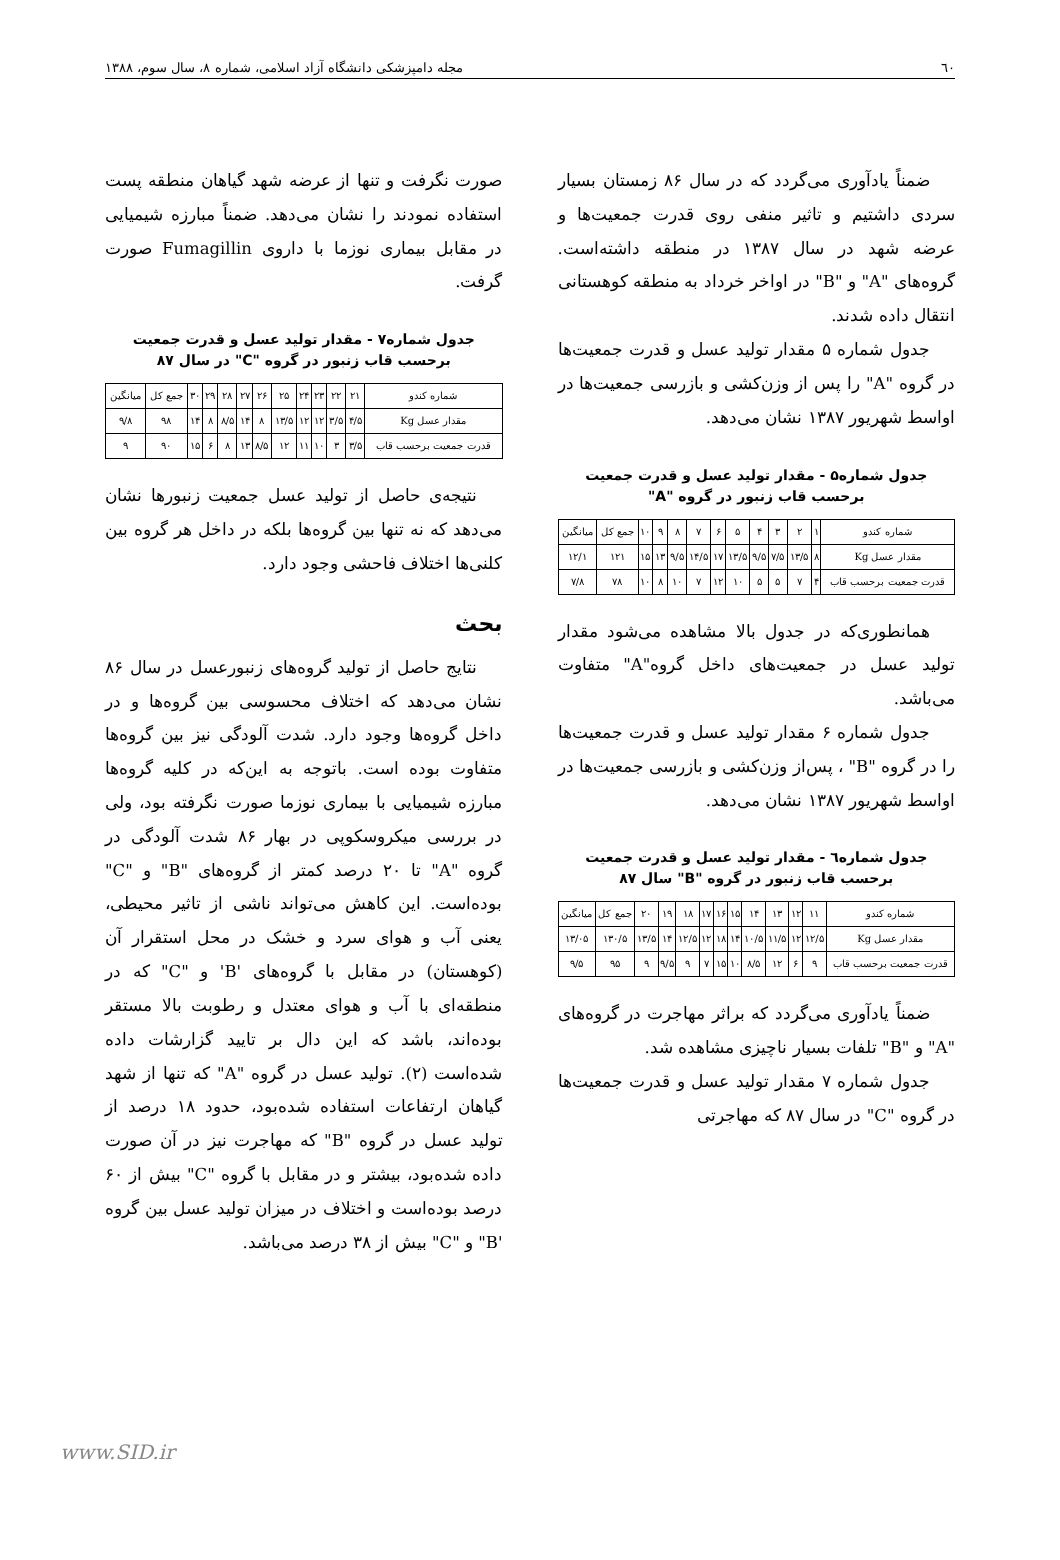٦٠ مجله دامپزشکی دانشگاه آزاد اسلامی، شماره ۸، سال سوم، ۱۳۸۸
ضمناً یادآوری می‌گردد که در سال ۸۶ زمستان بسیار سردی داشتیم و تاثیر منفی روی قدرت جمعیت‌ها و عرضه شهد در سال ۱۳۸۷ در منطقه داشته‌است. گروه‌های "A" و "B" در اواخر خرداد به منطقه کوهستانی انتقال داده شدند.
جدول شماره ۵ مقدار تولید عسل و قدرت جمعیت‌ها در گروه "A" را پس از وزن‌کشی و بازرسی جمعیت‌ها در اواسط شهریور ۱۳۸۷ نشان می‌دهد.
جدول شماره۵ - مقدار تولید عسل و قدرت جمعیت
برحسب قاب زنبور در گروه "A"
| شماره کندو | ۱ | ۲ | ۳ | ۴ | ۵ | ۶ | ۷ | ۸ | ۹ | ۱۰ | جمع کل | میانگین |
| مقدار عسل Kg | ۸ | ۱۳/۵ | ۷/۵ | ۹/۵ | ۱۳/۵ | ۱۷ | ۱۴/۵ | ۹/۵ | ۱۳ | ۱۵ | ۱۲۱ | ۱۲/۱ |
| قدرت جمعیت برحسب قاب | ۴ | ۷ | ۵ | ۵ | ۱۰ | ۱۲ | ۷ | ۱۰ | ۸ | ۱۰ | ۷۸ | ۷/۸ |
همانطوری‌که در جدول بالا مشاهده می‌شود مقدار تولید عسل در جمعیت‌های داخل گروه"A" متفاوت می‌باشد.
جدول شماره ۶ مقدار تولید عسل و قدرت جمعیت‌ها را در گروه "B" ، پس‌از وزن‌کشی و بازرسی جمعیت‌ها در اواسط شهریور ۱۳۸۷ نشان می‌دهد.
جدول شماره٦ - مقدار تولید عسل و قدرت جمعیت
برحسب قاب زنبور در گروه "B" سال ۸۷
| شماره کندو | ۱۱ | ۱۲ | ۱۳ | ۱۴ | ۱۵ | ۱۶ | ۱۷ | ۱۸ | ۱۹ | ۲۰ | جمع کل | میانگین |
| مقدار عسل Kg | ۱۲/۵ | ۱۲ | ۱۱/۵ | ۱۰/۵ | ۱۴ | ۱۸ | ۱۲ | ۱۲/۵ | ۱۴ | ۱۳/۵ | ۱۳۰/۵ | ۱۳/۰۵ |
| قدرت جمعیت برحسب قاب | ۹ | ۶ | ۱۲ | ۸/۵ | ۱۰ | ۱۵ | ۷ | ۹ | ۹/۵ | ۹ | ۹۵ | ۹/۵ |
ضمناً یادآوری می‌گردد که براثر مهاجرت در گروه‌های "A" و "B" تلفات بسیار ناچیزی مشاهده شد.
جدول شماره ۷ مقدار تولید عسل و قدرت جمعیت‌ها در گروه "C" در سال ۸۷ که مهاجرتی
صورت نگرفت و تنها از عرضه شهد گیاهان منطقه پست استفاده نمودند را نشان می‌دهد. ضمناً مبارزه شیمیایی در مقابل بیماری نوزما با داروی Fumagillin صورت گرفت.
جدول شماره۷ - مقدار تولید عسل و قدرت جمعیت
برحسب قاب زنبور در گروه "C" در سال ۸۷
| شماره کندو | ۲۱ | ۲۲ | ۲۳ | ۲۴ | ۲۵ | ۲۶ | ۲۷ | ۲۸ | ۲۹ | ۳۰ | جمع کل | میانگین |
| مقدار عسل Kg | ۴/۵ | ۳/۵ | ۱۲ | ۱۲ | ۱۳/۵ | ۸ | ۱۴ | ۸/۵ | ۸ | ۱۴ | ۹۸ | ۹/۸ |
| قدرت جمعیت برحسب قاب | ۳/۵ | ۳ | ۱۰ | ۱۱ | ۱۲ | ۸/۵ | ۱۳ | ۸ | ۶ | ۱۵ | ۹۰ | ۹ |
نتیجه‌ی حاصل از تولید عسل جمعیت زنبورها نشان می‌دهد که نه تنها بین گروه‌ها بلکه در داخل هر گروه بین کلنی‌ها اختلاف فاحشی وجود دارد.
بحث
نتایج حاصل از تولید گروه‌های زنبورعسل در سال ۸۶ نشان می‌دهد که اختلاف محسوسی بین گروه‌ها و در داخل گروه‌ها وجود دارد. شدت آلودگی نیز بین گروه‌ها متفاوت بوده است. باتوجه به این‌که در کلیه گروه‌ها مبارزه شیمیایی با بیماری نوزما صورت نگرفته بود، ولی در بررسی میکروسکوپی در بهار ۸۶ شدت آلودگی در گروه "A" تا ۲۰ درصد کمتر از گروه‌های "B" و "C" بوده‌است. این کاهش می‌تواند ناشی از تاثیر محیطی، یعنی آب و هوای سرد و خشک در محل استقرار آن (کوهستان) در مقابل با گروه‌های 'B' و "C" که در منطقه‌ای با آب و هوای معتدل و رطوبت بالا مستقر بوده‌اند، باشد که این دال بر تایید گزارشات داده شده‌است (۲). تولید عسل در گروه "A" که تنها از شهد گیاهان ارتفاعات استفاده شده‌بود، حدود ۱۸ درصد از تولید عسل در گروه "B" که مهاجرت نیز در آن صورت داده شده‌بود، بیشتر و در مقابل با گروه "C" بیش از ۶۰ درصد بوده‌است و اختلاف در میزان تولید عسل بین گروه 'B" و "C" بیش از ۳۸ درصد می‌باشد.
www.SID.ir